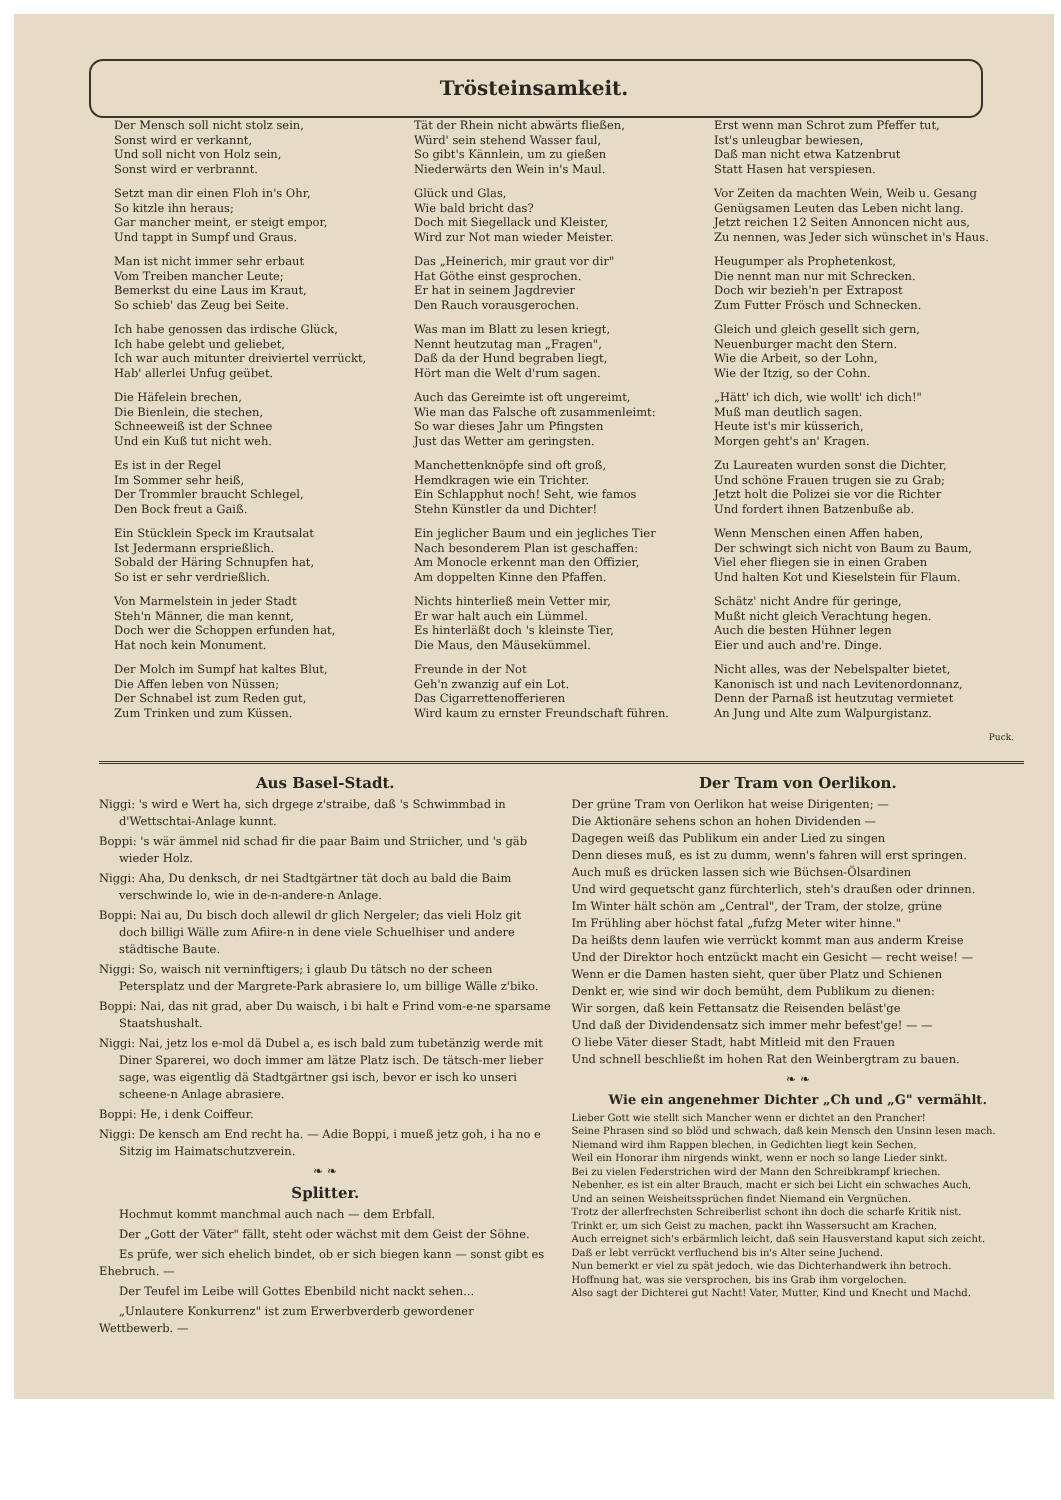Trösteinsamkeit.
Der Mensch soll nicht stolz sein,
Sonst wird er verkannt,
Und soll nicht von Holz sein,
Sonst wird er verbrannt.
Setzt man dir einen Floh in's Ohr,
So kitzle ihn heraus;
Gar mancher meint, er steigt empor,
Und tappt in Sumpf und Graus.
Man ist nicht immer sehr erbaut
Vom Treiben mancher Leute;
Bemerkst du eine Laus im Kraut,
So schieb' das Zeug bei Seite.
Ich habe genossen das irdische Glück,
Ich habe gelebt und geliebet,
Ich war auch mitunter dreiviertel verrückt,
Hab' allerlei Unfug geübet.
Die Häfelein brechen,
Die Bienlein, die stechen,
Schneeweiß ist der Schnee
Und ein Kuß tut nicht weh.
Es ist in der Regel
Im Sommer sehr heiß,
Der Trommler braucht Schlegel,
Den Bock freut a Gaiß.
Ein Stücklein Speck im Krautsalat
Ist Jedermann ersprießlich.
Sobald der Häring Schnupfen hat,
So ist er sehr verdrießlich.
Von Marmelstein in jeder Stadt
Steh'n Männer, die man kennt,
Doch wer die Schoppen erfunden hat,
Hat noch kein Monument.
Der Molch im Sumpf hat kaltes Blut,
Die Affen leben von Nüssen;
Der Schnabel ist zum Reden gut,
Zum Trinken und zum Küssen.
Tät der Rhein nicht abwärts fließen,
Würd' sein stehend Wasser faul,
So gibt's Kännlein, um zu gießen
Niederwärts den Wein in's Maul.
Glück und Glas,
Wie bald bricht das?
Doch mit Siegellack und Kleister,
Wird zur Not man wieder Meister.
Das „Heinerich, mir graut vor dir"
Hat Göthe einst gesprochen.
Er hat in seinem Jagdrevier
Den Rauch vorausgerochen.
Was man im Blatt zu lesen kriegt,
Nennt heutzutag man „Fragen",
Daß da der Hund begraben liegt,
Hört man die Welt d'rum sagen.
Auch das Gereimte ist oft ungereimt,
Wie man das Falsche oft zusammenleimt:
So war dieses Jahr um Pfingsten
Just das Wetter am geringsten.
Manchettenknöpfe sind oft groß,
Hemdkragen wie ein Trichter.
Ein Schlapphut noch! Seht, wie famos
Stehn Künstler da und Dichter!
Ein jeglicher Baum und ein jegliches Tier
Nach besonderem Plan ist geschaffen:
Am Monocle erkennt man den Offizier,
Am doppelten Kinne den Pfaffen.
Nichts hinterließ mein Vetter mir,
Er war halt auch ein Lümmel.
Es hinterläßt doch 's kleinste Tier,
Die Maus, den Mäusekümmel.
Freunde in der Not
Geh'n zwanzig auf ein Lot.
Das Cigarrettenofferieren
Wird kaum zu ernster Freundschaft führen.
Erst wenn man Schrot zum Pfeffer tut,
Ist's unleugbar bewiesen,
Daß man nicht etwa Katzenbrut
Statt Hasen hat verspiesen.
Vor Zeiten da machten Wein, Weib u. Gesang
Genügsamen Leuten das Leben nicht lang.
Jetzt reichen 12 Seiten Annoncen nicht aus,
Zu nennen, was Jeder sich wünschet in's Haus.
Heugumper als Prophetenkost,
Die nennt man nur mit Schrecken.
Doch wir bezieh'n per Extrapost
Zum Futter Frösch und Schnecken.
Gleich und gleich gesellt sich gern,
Neuenburger macht den Stern.
Wie die Arbeit, so der Lohn,
Wie der Itzig, so der Cohn.
„Hätt' ich dich, wie wollt' ich dich!"
Muß man deutlich sagen.
Heute ist's mir küsserich,
Morgen geht's an' Kragen.
Zu Laureaten wurden sonst die Dichter,
Und schöne Frauen trugen sie zu Grab;
Jetzt holt die Polizei sie vor die Richter
Und fordert ihnen Batzenbuße ab.
Wenn Menschen einen Affen haben,
Der schwingt sich nicht von Baum zu Baum,
Viel eher fliegen sie in einen Graben
Und halten Kot und Kieselstein für Flaum.
Schätz' nicht Andre für geringe,
Mußt nicht gleich Verachtung hegen.
Auch die besten Hühner legen
Eier und auch and're. Dinge.
Nicht alles, was der Nebelspalter bietet,
Kanonisch ist und nach Levitenordonnanz,
Denn der Parnaß ist heutzutag vermietet
An Jung und Alte zum Walpurgistanz.
Puck.
Aus Basel-Stadt.
Niggi: 's wird e Wert ha, sich drgege z'straibe, daß 's Schwimmbad in d'Wettschtai-Anlage kunnt.
Boppi: 's wär ämmel nid schad fir die paar Baim und Striicher, und 's gäb wieder Holz.
Niggi: Aha, Du denksch, dr nei Stadtgärtner tät doch au bald die Baim verschwinde lo, wie in de-n-andere-n Anlage.
Boppi: Nai au, Du bisch doch allewil dr glich Nergeler; das vieli Holz git doch billigi Wälle zum Afiire-n in dene viele Schuelhiser und andere städtische Baute.
Niggi: So, waisch nit verninftigers; i glaub Du tätsch no der scheen Petersplatz und der Margrete-Park abrasiere lo, um billige Wälle z'biko.
Boppi: Nai, das nit grad, aber Du waisch, i bi halt e Frind vom-e-ne sparsame Staatshushalt.
Niggi: Nai, jetz los e-mol dä Dubel a, es isch bald zum tubetänzig werde mit Diner Sparerei, wo doch immer am lätze Platz isch. De tätsch-mer lieber sage, was eigentlig dä Stadtgärtner gsi isch, bevor er isch ko unseri scheene-n Anlage abrasiere.
Boppi: He, i denk Coiffeur.
Niggi: De kensch am End recht ha. — Adie Boppi, i mueß jetz goh, i ha no e Sitzig im Haimatschutzverein.
❧ ❧
Splitter.
Hochmut kommt manchmal auch nach — dem Erbfall.
Der „Gott der Väter" fällt, steht oder wächst mit dem Geist der Söhne.
Es prüfe, wer sich ehelich bindet, ob er sich biegen kann — sonst gibt es Ehebruch. —
Der Teufel im Leibe will Gottes Ebenbild nicht nackt sehen...
„Unlautere Konkurrenz" ist zum Erwerbverderb gewordener Wettbewerb. —
Der Tram von Oerlikon.
Der grüne Tram von Oerlikon hat weise Dirigenten; —
Die Aktionäre sehens schon an hohen Dividenden —
Dagegen weiß das Publikum ein ander Lied zu singen
Denn dieses muß, es ist zu dumm, wenn's fahren will erst springen.
Auch muß es drücken lassen sich wie Büchsen-Ölsardinen
Und wird gequetscht ganz fürchterlich, steh's draußen oder drinnen.
Im Winter hält schön am „Central", der Tram, der stolze, grüne
Im Frühling aber höchst fatal „fufzg Meter witer hinne."
Da heißts denn laufen wie verrückt kommt man aus anderm Kreise
Und der Direktor hoch entzückt macht ein Gesicht — recht weise! —
Wenn er die Damen hasten sieht, quer über Platz und Schienen
Denkt er, wie sind wir doch bemüht, dem Publikum zu dienen:
Wir sorgen, daß kein Fettansatz die Reisenden beläst'ge
Und daß der Dividendensatz sich immer mehr befest'ge! — —
O liebe Väter dieser Stadt, habt Mitleid mit den Frauen
Und schnell beschließt im hohen Rat den Weinbergtram zu bauen.
❧ ❧
Wie ein angenehmer Dichter „Ch und „G" vermählt.
Lieber Gott wie stellt sich Mancher wenn er dichtet an den Prancher!
Seine Phrasen sind so blöd und schwach, daß kein Mensch den Unsinn lesen mach.
Niemand wird ihm Rappen blechen, in Gedichten liegt kein Sechen,
Weil ein Honorar ihm nirgends winkt, wenn er noch so lange Lieder sinkt.
Bei zu vielen Federstrichen wird der Mann den Schreibkrampf kriechen.
Nebenher, es ist ein alter Brauch, macht er sich bei Licht ein schwaches Auch,
Und an seinen Weisheitssprüchen findet Niemand ein Vergnüchen.
Trotz der allerfrechsten Schreiberlist schont ihn doch die scharfe Kritik nist.
Trinkt er, um sich Geist zu machen, packt ihn Wassersucht am Krachen,
Auch erreignet sich's erbärmlich leicht, daß sein Hausverstand kaput sich zeicht.
Daß er lebt verrückt verfluchend bis in's Alter seine Juchend.
Nun bemerkt er viel zu spät jedoch, wie das Dichterhandwerk ihn betroch.
Hoffnung hat, was sie versprochen, bis ins Grab ihm vorgelochen.
Also sagt der Dichterei gut Nacht! Vater, Mutter, Kind und Knecht und Machd.